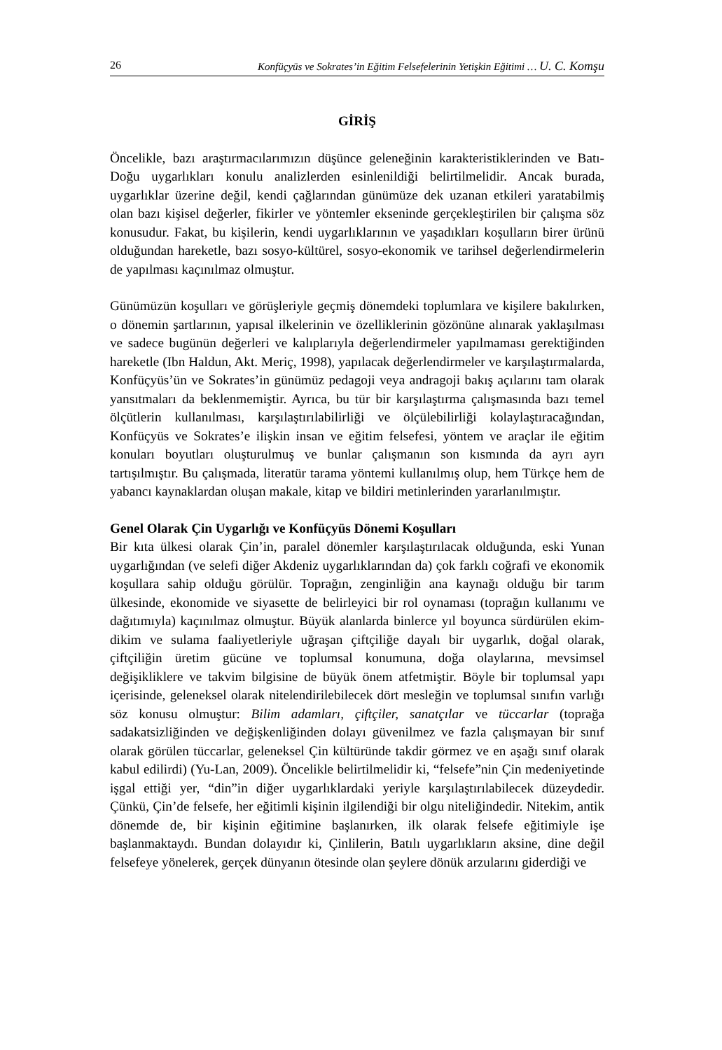26 Konfüçyüs ve Sokrates’in Eğitim Felsefelerinin Yetişkin Eğitimi … U. C. Komşu
GİRİŞ
Öncelikle, bazı araştırmacılarımızın düşünce geleneğinin karakteristiklerinden ve Batı-Doğu uygarlıkları konulu analizlerden esinlenildiği belirtilmelidir. Ancak burada, uygarlıklar üzerine değil, kendi çağlarından günümüze dek uzanan etkileri yaratabilmiş olan bazı kişisel değerler, fikirler ve yöntemler ekseninde gerçekleştirilen bir çalışma söz konusudur. Fakat, bu kişilerin, kendi uygarlıklarının ve yaşadıkları koşulların birer ürünü olduğundan hareketle, bazı sosyo-kültürel, sosyo-ekonomik ve tarihsel değerlendirmelerin de yapılması kaçınılmaz olmuştur.
Günümüzün koşulları ve görüşleriyle geçmiş dönemdeki toplumlara ve kişilere bakılırken, o dönemin şartlarının, yapısal ilkelerinin ve özelliklerinin gözönüne alınarak yaklaşılması ve sadece bugünün değerleri ve kalıplarıyla değerlendirmeler yapılmaması gerektiğinden hareketle (Ibn Haldun, Akt. Meriç, 1998), yapılacak değerlendirmeler ve karşılaştırmalarda, Konfüçyüs’ün ve Sokrates’in günümüz pedagoji veya andragoji bakış açılarını tam olarak yansıtmaları da beklenmemiştir. Ayrıca, bu tür bir karşılaştırma çalışmasında bazı temel ölçütlerin kullanılması, karşılaştırılabilirliği ve ölçülebilirliği kolaylaştıracağından, Konfüçyüs ve Sokrates’e ilişkin insan ve eğitim felsefesi, yöntem ve araçlar ile eğitim konuları boyutları oluşturulmuş ve bunlar çalışmanın son kısmında da ayrı ayrı tartışılmıştır. Bu çalışmada, literatür tarama yöntemi kullanılmış olup, hem Türkçe hem de yabancı kaynaklardan oluşan makale, kitap ve bildiri metinlerinden yararlanılmıştır.
Genel Olarak Çin Uygarlığı ve Konfüçyüs Dönemi Koşulları
Bir kıta ülkesi olarak Çin’in, paralel dönemler karşılaştırılacak olduğunda, eski Yunan uygarlığından (ve selefi diğer Akdeniz uygarlıklarından da) çok farklı coğrafi ve ekonomik koşullara sahip olduğu görülür. Toprağın, zenginliğin ana kaynağı olduğu bir tarım ülkesinde, ekonomide ve siyasette de belirleyici bir rol oynaması (toprağın kullanımı ve dağıtımıyla) kaçınılmaz olmuştur. Büyük alanlarda binlerce yıl boyunca sürdürülen ekim-dikim ve sulama faaliyetleriyle uğraşan çiftçiliğe dayalı bir uygarlık, doğal olarak, çiftçiliğin üretim gücüne ve toplumsal konumuna, doğa olaylarına, mevsimsel değişikliklere ve takvim bilgisine de büyük önem atfetmiştir. Böyle bir toplumsal yapı içerisinde, geleneksel olarak nitelendirilebilecek dört mesleğin ve toplumsal sınıfın varlığı söz konusu olmuştur: Bilim adamları, çiftçiler, sanatçılar ve tüccarlar (toprağa sadakatsizliğinden ve değişkenliğinden dolayı güvenilmez ve fazla çalışmayan bir sınıf olarak görülen tüccarlar, geleneksel Çin kültüründe takdir görmez ve en aşağı sınıf olarak kabul edilirdi) (Yu-Lan, 2009). Öncelikle belirtilmelidir ki, “felsefe”nin Çin medeniyetinde işgal ettiği yer, “din”in diğer uygarlıklardaki yeriyle karşılaştırılabilecek düzeydedir. Çünkü, Çin’de felsefe, her eğitimli kişinin ilgilendiği bir olgu niteliğindedir. Nitekim, antik dönemde de, bir kişinin eğitimine başlanırken, ilk olarak felsefe eğitimiyle işe başlanmaktaydı. Bundan dolayıdır ki, Çinlilerin, Batılı uygarlıkların aksine, dine değil felsefeye yönelerek, gerçek dünyanın ötesinde olan şeylere dönük arzularını giderdiği ve